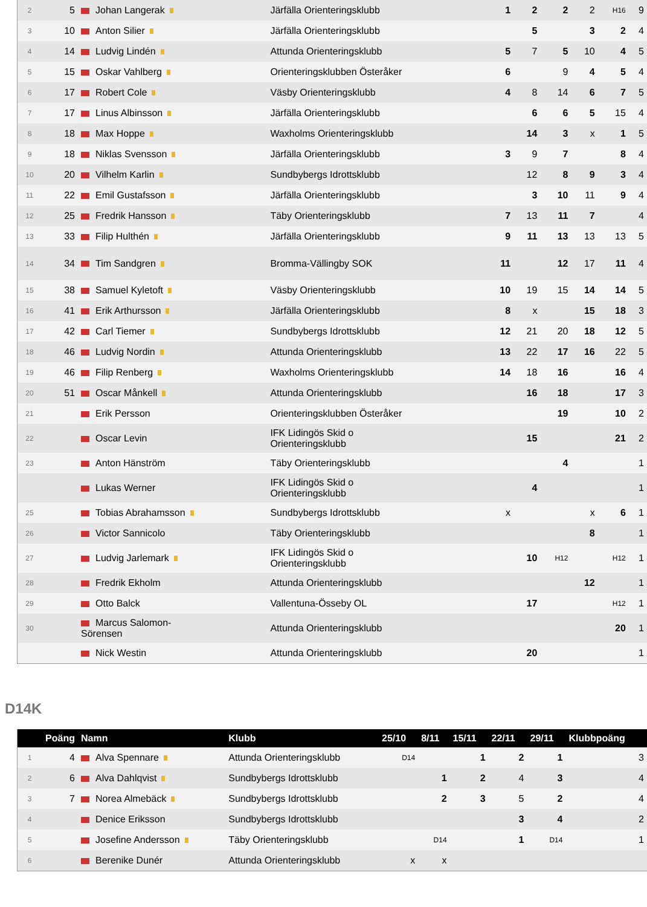| 2 | 5 | Johan Langerak | Järfälla Orienteringsklubb | 1 | 2 | 2 | 2 | H16 | 9 |
| 3 | 10 | Anton Silier | Järfälla Orienteringsklubb | | 5 | | 3 | 2 | 4 |
| 4 | 14 | Ludvig Lindén | Attunda Orienteringsklubb | 5 | 7 | 5 | 10 | 4 | 5 |
| 5 | 15 | Oskar Vahlberg | Orienteringsklubben Österåker | 6 | | 9 | 4 | 5 | 4 |
| 6 | 17 | Robert Cole | Väsby Orienteringsklubb | 4 | 8 | 14 | 6 | 7 | 5 |
| 7 | 17 | Linus Albinsson | Järfälla Orienteringsklubb | | 6 | 6 | 5 | 15 | 4 |
| 8 | 18 | Max Hoppe | Waxholms Orienteringsklubb | | 14 | 3 | x | 1 | 5 |
| 9 | 18 | Niklas Svensson | Järfälla Orienteringsklubb | 3 | 9 | 7 | | 8 | 4 |
| 10 | 20 | Vilhelm Karlin | Sundbybergs Idrottsklubb | | 12 | 8 | 9 | 3 | 4 |
| 11 | 22 | Emil Gustafsson | Järfälla Orienteringsklubb | | 3 | 10 | 11 | 9 | 4 |
| 12 | 25 | Fredrik Hansson | Täby Orienteringsklubb | 7 | 13 | 11 | 7 | | 4 |
| 13 | 33 | Filip Hulthén | Järfälla Orienteringsklubb | 9 | 11 | 13 | 13 | 13 | 5 |
| 14 | 34 | Tim Sandgren | Bromma-Vällingby SOK | 11 | | 12 | 17 | 11 | 4 |
| 15 | 38 | Samuel Kyletoft | Väsby Orienteringsklubb | 10 | 19 | 15 | 14 | 14 | 5 |
| 16 | 41 | Erik Arthursson | Järfälla Orienteringsklubb | 8 | x | | 15 | 18 | 3 |
| 17 | 42 | Carl Tiemer | Sundbybergs Idrottsklubb | 12 | 21 | 20 | 18 | 12 | 5 |
| 18 | 46 | Ludvig Nordin | Attunda Orienteringsklubb | 13 | 22 | 17 | 16 | 22 | 5 |
| 19 | 46 | Filip Renberg | Waxholms Orienteringsklubb | 14 | 18 | 16 | | 16 | 4 |
| 20 | 51 | Oscar Månkell | Attunda Orienteringsklubb | | 16 | 18 | | 17 | 3 |
| 21 | | Erik Persson | Orienteringsklubben Österåker | | | 19 | | 10 | 2 |
| 22 | | Oscar Levin | IFK Lidingös Skid o Orienteringsklubb | | 15 | | | 21 | 2 |
| 23 | | Anton Hänström | Täby Orienteringsklubb | | | 4 | | | 1 |
| | | Lukas Werner | IFK Lidingös Skid o Orienteringsklubb | | 4 | | | | 1 |
| 25 | | Tobias Abrahamsson | Sundbybergs Idrottsklubb | x | | | x | 6 | 1 |
| 26 | | Victor Sannicolo | Täby Orienteringsklubb | | | | 8 | | 1 |
| 27 | | Ludvig Jarlemark | IFK Lidingös Skid o Orienteringsklubb | | 10 | H12 | | H12 | 1 |
| 28 | | Fredrik Ekholm | Attunda Orienteringsklubb | | | | 12 | | 1 |
| 29 | | Otto Balck | Vallentuna-Össeby OL | | 17 | | | H12 | 1 |
| 30 | | Marcus Salomon- Sörensen | Attunda Orienteringsklubb | | | | | 20 | 1 |
| | | Nick Westin | Attunda Orienteringsklubb | | 20 | | | | 1 |
D14K
| | Poäng | Namn | Klubb | 25/10 | 8/11 | 15/11 | 22/11 | 29/11 | Klubbpoäng |
| --- | --- | --- | --- | --- | --- | --- | --- | --- | --- |
| 1 | 4 | Alva Spennare | Attunda Orienteringsklubb | D14 | | 1 | 2 | 1 | 3 |
| 2 | 6 | Alva Dahlqvist | Sundbybergs Idrottsklubb | | 1 | 2 | 4 | 3 | 4 |
| 3 | 7 | Norea Almebäck | Sundbybergs Idrottsklubb | | 2 | 3 | 5 | 2 | 4 |
| 4 | | Denice Eriksson | Sundbybergs Idrottsklubb | | | | 3 | 4 | 2 |
| 5 | | Josefine Andersson | Täby Orienteringsklubb | | D14 | | 1 | D14 | 1 |
| 6 | | Berenike Dunér | Attunda Orienteringsklubb | x | x | | | | |